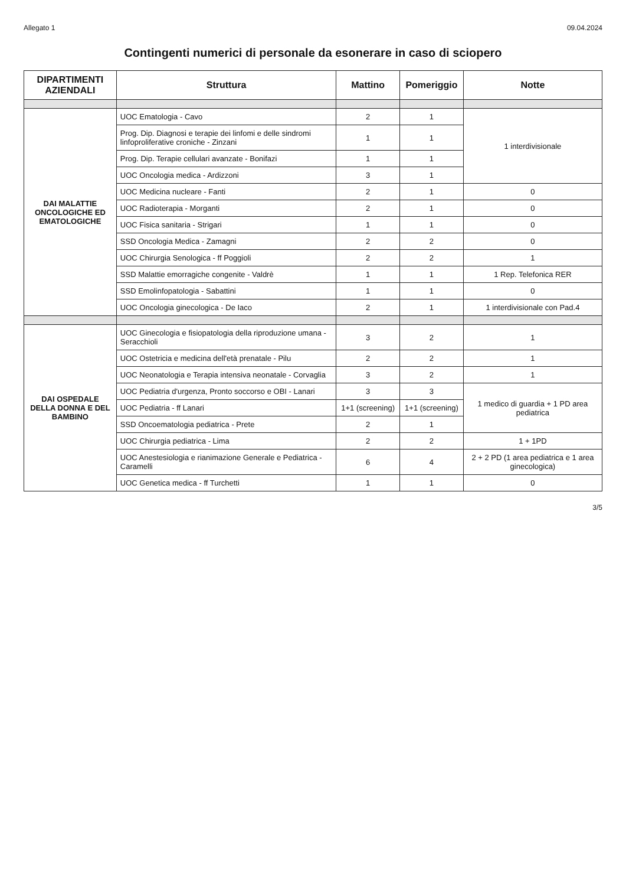Allegato 1 09.04.2024
Contingenti numerici di personale da esonerare in caso di sciopero
| DIPARTIMENTI AZIENDALI | Struttura | Mattino | Pomeriggio | Notte |
| --- | --- | --- | --- | --- |
| DAI MALATTIE ONCOLOGICHE ED EMATOLOGICHE | UOC Ematologia - Cavo | 2 | 1 | 1 interdivisionale |
| | Prog. Dip. Diagnosi e terapie dei linfomi e delle sindromi linfoproliferative croniche - Zinzani | 1 | 1 | |
| | Prog. Dip. Terapie cellulari avanzate - Bonifazi | 1 | 1 | |
| | UOC Oncologia medica - Ardizzoni | 3 | 1 | |
| | UOC Medicina nucleare - Fanti | 2 | 1 | 0 |
| | UOC Radioterapia - Morganti | 2 | 1 | 0 |
| | UOC Fisica sanitaria - Strigari | 1 | 1 | 0 |
| | SSD Oncologia Medica - Zamagni | 2 | 2 | 0 |
| | UOC Chirurgia Senologica - ff Poggioli | 2 | 2 | 1 |
| | SSD Malattie emorragiche congenite - Valdrè | 1 | 1 | 1 Rep. Telefonica RER |
| | SSD Emolinfopatologia - Sabattini | 1 | 1 | 0 |
| | UOC Oncologia ginecologica - De Iaco | 2 | 1 | 1 interdivisionale con Pad.4 |
| DAI OSPEDALE DELLA DONNA E DEL BAMBINO | UOC Ginecologia e fisiopatologia della riproduzione umana - Seracchioli | 3 | 2 | 1 |
| | UOC Ostetricia e medicina dell'età prenatale - Pilu | 2 | 2 | 1 |
| | UOC Neonatologia e Terapia intensiva neonatale - Corvaglia | 3 | 2 | 1 |
| | UOC Pediatria d'urgenza, Pronto soccorso e OBI - Lanari | 3 | 3 | 1 medico di guardia + 1 PD area pediatrica |
| | UOC Pediatria - ff Lanari | 1+1 (screening) | 1+1 (screening) | |
| | SSD Oncoematologia pediatrica - Prete | 2 | 1 | |
| | UOC Chirurgia pediatrica - Lima | 2 | 2 | 1 + 1PD |
| | UOC Anestesiologia e rianimazione Generale e Pediatrica - Caramelli | 6 | 4 | 2 + 2 PD (1 area pediatrica e 1 area ginecologica) |
| | UOC Genetica medica - ff Turchetti | 1 | 1 | 0 |
3/5